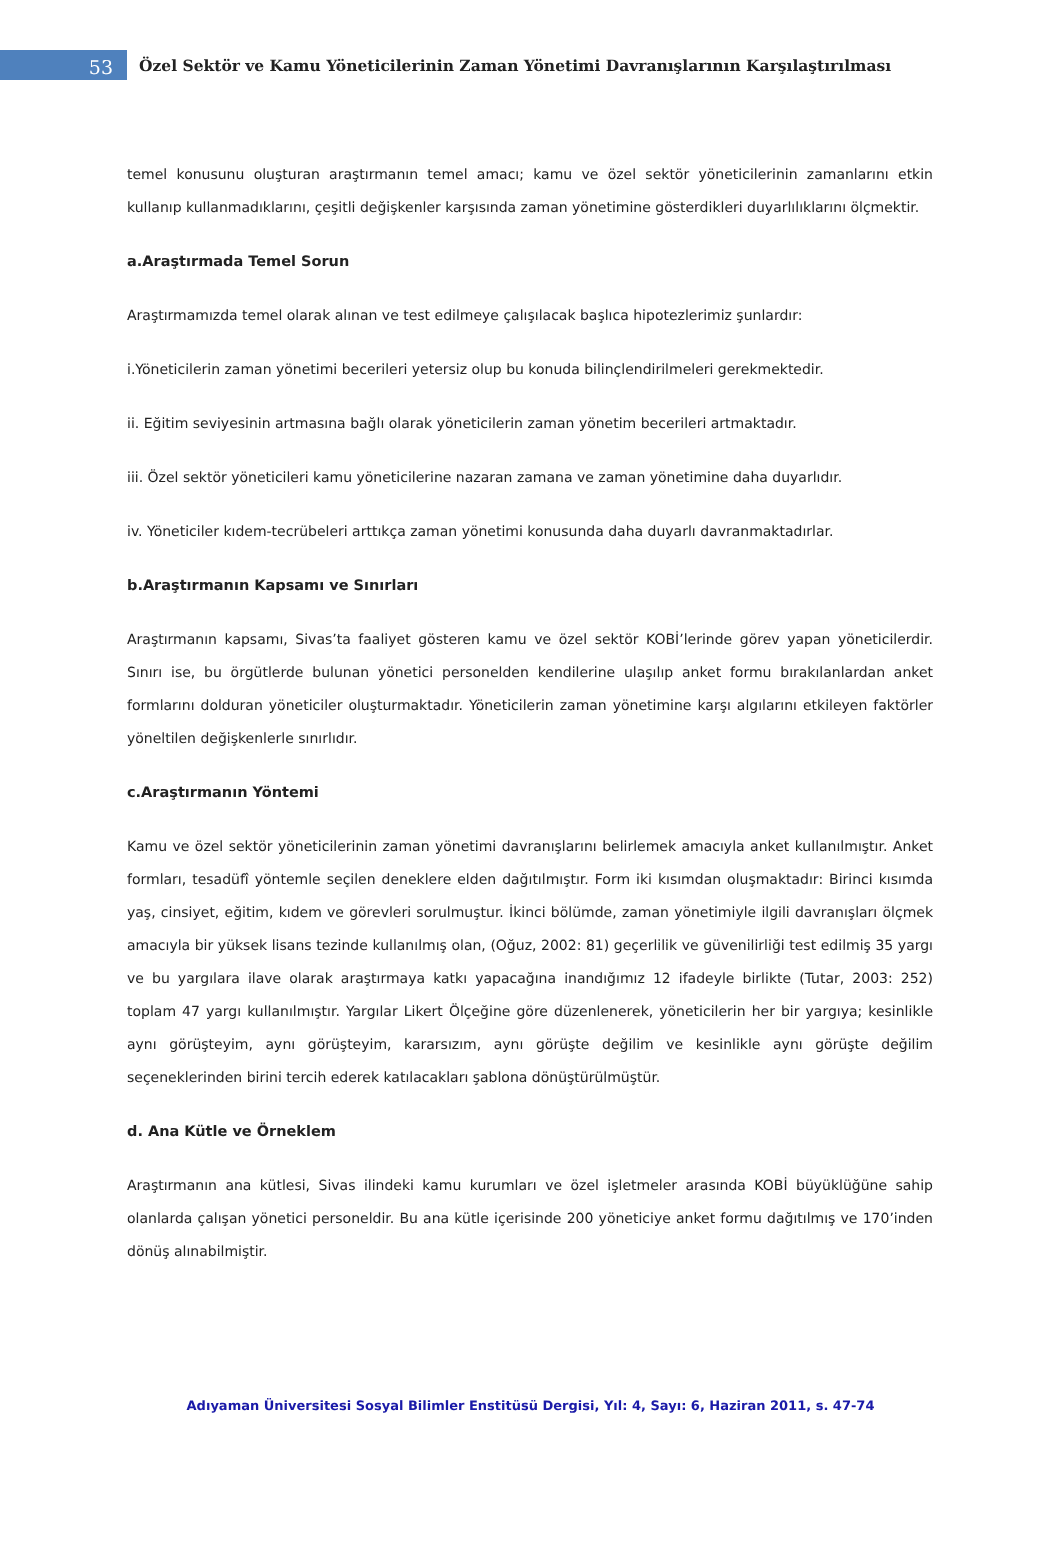53
Özel Sektör ve Kamu Yöneticilerinin Zaman Yönetimi Davranışlarının Karşılaştırılması
temel konusunu oluşturan araştırmanın temel amacı; kamu ve özel sektör yöneticilerinin zamanlarını etkin kullanıp kullanmadıklarını, çeşitli değişkenler karşısında zaman yönetimine gösterdikleri duyarlılıklarını ölçmektir.
a.Araştırmada Temel Sorun
Araştırmamızda temel olarak alınan ve test edilmeye çalışılacak başlıca hipotezlerimiz şunlardır:
i.Yöneticilerin zaman yönetimi becerileri yetersiz olup bu konuda bilinçlendirilmeleri gerekmektedir.
ii. Eğitim seviyesinin artmasına bağlı olarak yöneticilerin zaman yönetim becerileri artmaktadır.
iii. Özel sektör yöneticileri kamu yöneticilerine nazaran zamana ve zaman yönetimine daha duyarlıdır.
iv. Yöneticiler kıdem-tecrübeleri arttıkça zaman yönetimi konusunda daha duyarlı davranmaktadırlar.
b.Araştırmanın Kapsamı ve Sınırları
Araştırmanın kapsamı, Sivas’ta faaliyet gösteren kamu ve özel sektör KOBİ’lerinde görev yapan yöneticilerdir. Sınırı ise, bu örgütlerde bulunan yönetici personelden kendilerine ulaşılıp anket formu bırakılanlardan anket formlarını dolduran yöneticiler oluşturmaktadır. Yöneticilerin zaman yönetimine karşı algılarını etkileyen faktörler yöneltilen değişkenlerle sınırlıdır.
c.Araştırmanın Yöntemi
Kamu ve özel sektör yöneticilerinin zaman yönetimi davranışlarını belirlemek amacıyla anket kullanılmıştır. Anket formları, tesadüfî yöntemle seçilen deneklere elden dağıtılmıştır. Form iki kısımdan oluşmaktadır: Birinci kısımda yaş, cinsiyet, eğitim, kıdem ve görevleri sorulmuştur. İkinci bölümde, zaman yönetimiyle ilgili davranışları ölçmek amacıyla bir yüksek lisans tezinde kullanılmış olan, (Oğuz, 2002: 81) geçerlilik ve güvenilirliği test edilmiş 35 yargı ve bu yargılara ilave olarak araştırmaya katkı yapacağına inandığımız 12 ifadeyle birlikte (Tutar, 2003: 252) toplam 47 yargı kullanılmıştır. Yargılar Likert Ölçeğine göre düzenlenerek, yöneticilerin her bir yargıya; kesinlikle aynı görüşteyim, aynı görüşteyim, kararsızım, aynı görüşte değilim ve kesinlikle aynı görüşte değilim seçeneklerinden birini tercih ederek katılacakları şablona dönüştürülmüştür.
d. Ana Kütle ve Örneklem
Araştırmanın ana kütlesi, Sivas ilindeki kamu kurumları ve özel işletmeler arasında KOBİ büyüklüğüne sahip olanlarda çalışan yönetici personeldir. Bu ana kütle içerisinde 200 yöneticiye anket formu dağıtılmış ve 170’inden dönüş alınabilmiştir.
Adıyaman Üniversitesi Sosyal Bilimler Enstitüsü Dergisi, Yıl: 4, Sayı: 6, Haziran 2011, s. 47-74